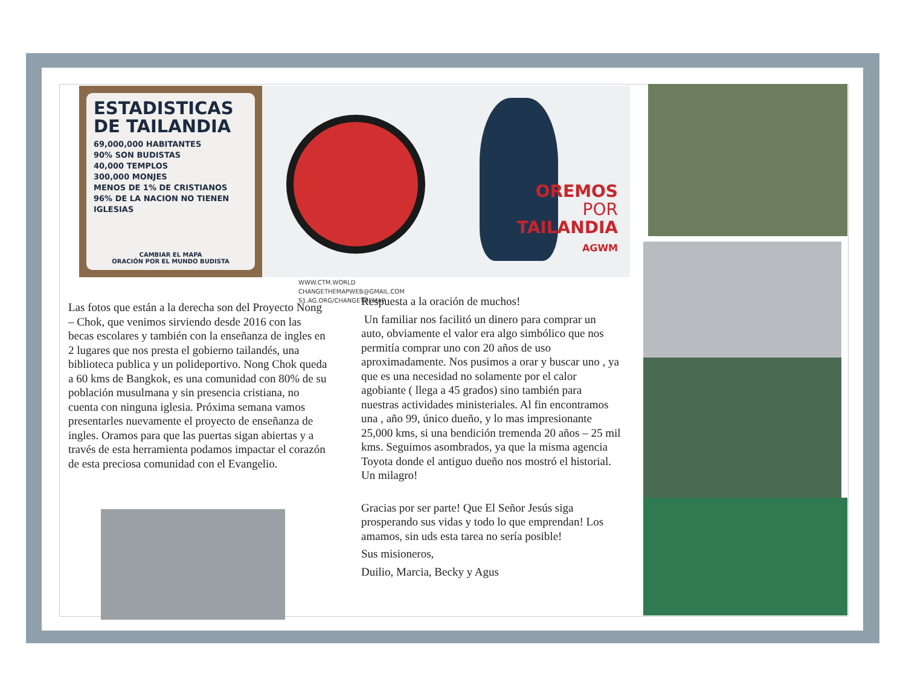ESTADISTICAS DE TAILANDIA
69,000,000 HABITANTES
90% SON BUDISTAS
40,000 TEMPLOS
300,000 MONJES
MENOS DE 1% DE CRISTIANOS
96% DE LA NACION NO TIENEN IGLESIAS
CAMBIAR EL MAPA
ORACIÓN POR EL MUNDO BUDISTA
WWW.CTM.WORLD
CHANGETHEMAPWEB@GMAIL.COM
S1.AG.ORG/CHANGETHEMAP
OREMOS
POR
TAILANDIA
AGWM
Las fotos que están a la derecha son del Proyecto Nong – Chok, que venimos sirviendo desde 2016 con las becas escolares y también con la enseñanza de ingles en 2 lugares que nos presta el gobierno tailandés, una biblioteca publica y un polideportivo. Nong Chok queda a 60 kms de Bangkok, es una comunidad con 80% de su población musulmana y sin presencia cristiana, no cuenta con ninguna iglesia. Próxima semana vamos presentarles nuevamente el proyecto de enseñanza de ingles. Oramos para que las puertas sigan abiertas y a través de esta herramienta podamos impactar el corazón de esta preciosa comunidad con el Evangelio.
Respuesta a la oración de muchos!
Un familiar nos facilitó un dinero para comprar un auto, obviamente el valor era algo simbólico que nos permitía comprar uno con 20 años de uso aproximadamente. Nos pusimos a orar y buscar uno , ya que es una necesidad no solamente por el calor agobiante ( llega a 45 grados) sino también para nuestras actividades ministeriales. Al fin encontramos una , año 99, único dueño, y lo mas impresionante 25,000 kms, si una bendición tremenda 20 años – 25 mil kms. Seguimos asombrados, ya que la misma agencia Toyota donde el antiguo dueño nos mostró el historial. Un milagro!
Gracias por ser parte! Que El Señor Jesús siga prosperando sus vidas y todo lo que emprendan! Los amamos, sin uds esta tarea no sería posible!
Sus misioneros,
Duilio, Marcia, Becky y Agus